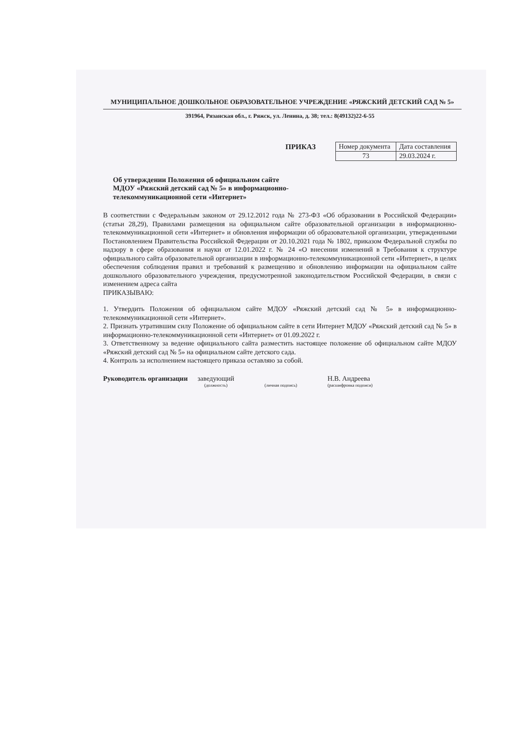МУНИЦИПАЛЬНОЕ ДОШКОЛЬНОЕ ОБРАЗОВАТЕЛЬНОЕ УЧРЕЖДЕНИЕ «РЯЖСКИЙ ДЕТСКИЙ САД № 5»
391964, Рязанская обл., г. Ряжск, ул. Ленина, д. 38; тел.: 8(49132)22-6-55
ПРИКАЗ
| Номер документа | Дата составления |
| 73 | 29.03.2024 г. |
Об утверждении Положения об официальном сайте
МДОУ «Ряжский детский сад № 5» в информационно-
телекоммуникационной сети «Интернет»
В соответствии с Федеральным законом от 29.12.2012 года № 273-ФЗ «Об образовании в Российской Федерации» (статьи 28,29), Правилами размещения на официальном сайте образовательной организации в информационно-телекоммуникационной сети «Интернет» и обновления информации об образовательной организации, утвержденными Постановлением Правительства Российской Федерации от 20.10.2021 года № 1802, приказом Федеральной службы по надзору в сфере образования и науки от 12.01.2022 г. № 24 «О внесении изменений в Требования к структуре официального сайта образовательной организации в информационно-телекоммуникационной сети «Интернет», в целях обеспечения соблюдения правил и требований к размещению и обновлению информации на официальном сайте дошкольного образовательного учреждения, предусмотренной законодательством Российской Федерации, в связи с изменением адреса сайта
ПРИКАЗЫВАЮ:
1. Утвердить Положения об официальном сайте МДОУ «Ряжский детский сад № 5» в информационно-телекоммуникационной сети «Интернет».
2. Признать утратившим силу Положение об официальном сайте в сети Интернет МДОУ «Ряжский детский сад № 5» в информационно-телекоммуникационной сети «Интернет» от 01.09.2022 г.
3. Ответственному за ведение официального сайта разместить настоящее положение об официальном сайте МДОУ «Ряжский детский сад № 5» на официальном сайте детского сада.
4. Контроль за исполнением настоящего приказа оставляю за собой.
Руководитель организации заведующий
(должность)
(личная подпись)
Н.В. Андреева
(расшифровка подписи)